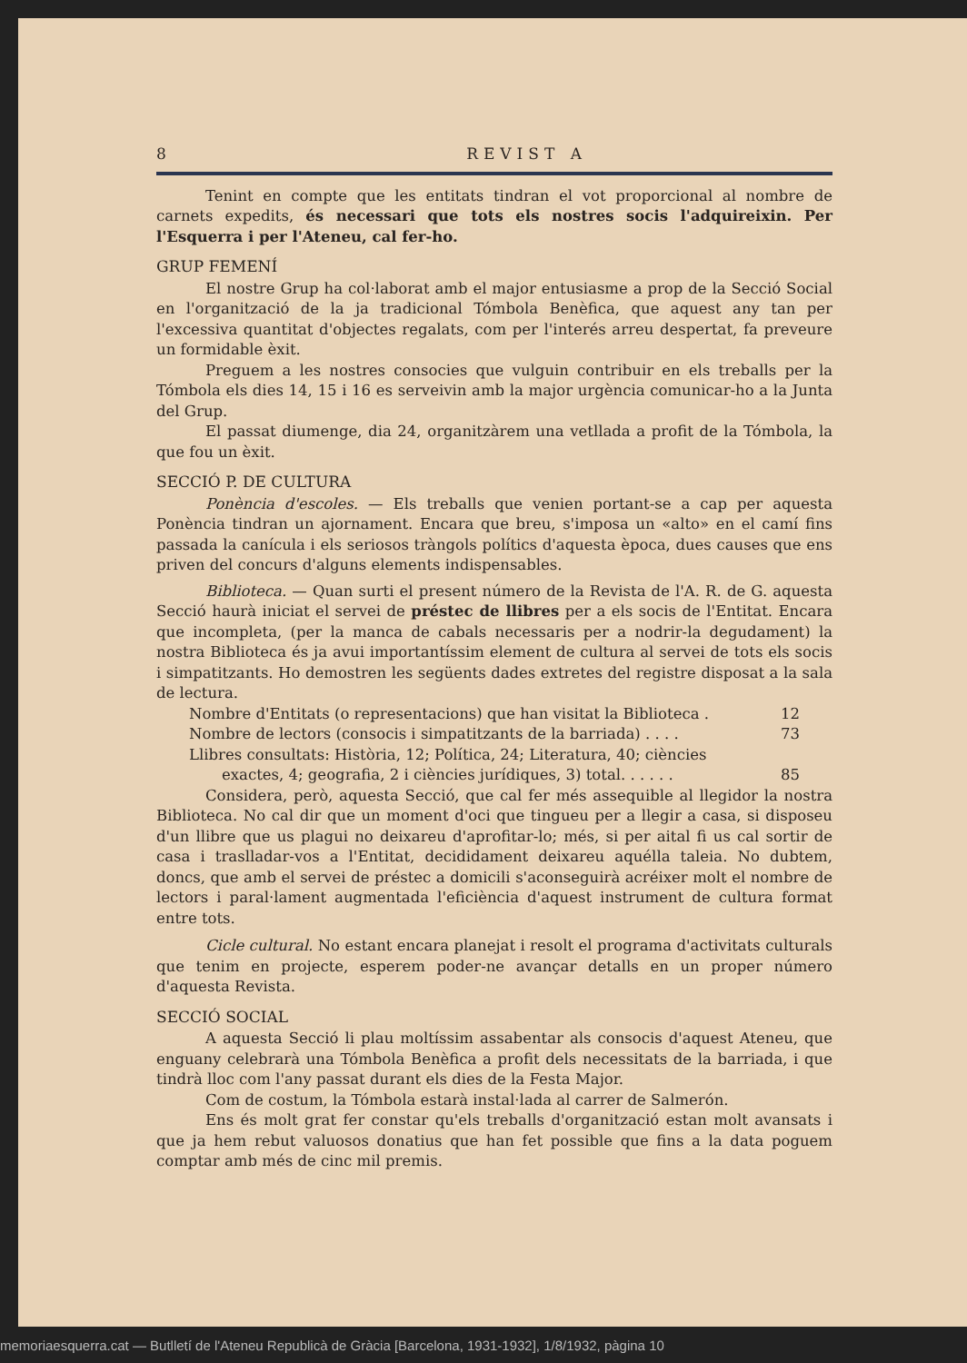8 REVIST A
Tenint en compte que les entitats tindran el vot proporcional al nombre de carnets expedits, és necessari que tots els nostres socis l'adquireixin. Per l'Esquerra i per l'Ateneu, cal fer-ho.
GRUP FEMENÍ
El nostre Grup ha col·laborat amb el major entusiasme a prop de la Secció Social en l'organització de la ja tradicional Tómbola Benèfica, que aquest any tan per l'excessiva quantitat d'objectes regalats, com per l'interés arreu despertat, fa preveure un formidable èxit.
Preguem a les nostres consocies que vulguin contribuir en els treballs per la Tómbola els dies 14, 15 i 16 es serveivin amb la major urgència comunicar-ho a la Junta del Grup.
El passat diumenge, dia 24, organitzàrem una vetllada a profit de la Tómbola, la que fou un èxit.
SECCIÓ P. DE CULTURA
Ponència d'escoles. — Els treballs que venien portant-se a cap per aquesta Ponència tindran un ajornament. Encara que breu, s'imposa un «alto» en el camí fins passada la canícula i els seriosos tràngols polítics d'aquesta època, dues causes que ens priven del concurs d'alguns elements indispensables.
Biblioteca. — Quan surti el present número de la Revista de l'A. R. de G. aquesta Secció haurà iniciat el servei de préstec de llibres per a els socis de l'Entitat. Encara que incompleta, (per la manca de cabals necessaris per a nodrir-la degudament) la nostra Biblioteca és ja avui importantíssim element de cultura al servei de tots els socis i simpatitzants. Ho demostren les següents dades extretes del registre disposat a la sala de lectura.
Nombre d'Entitats (o representacions) que han visitat la Biblioteca . 12
Nombre de lectors (consocis i simpatitzants de la barriada) . . . . 73
Llibres consultats: Història, 12; Política, 24; Literatura, 40; ciències
exactes, 4; geografia, 2 i ciències jurídiques, 3) total. . . . . . 85
Considera, però, aquesta Secció, que cal fer més assequible al llegidor la nostra Biblioteca. No cal dir que un moment d'oci que tingueu per a llegir a casa, si disposeu d'un llibre que us plagui no deixareu d'aprofitar-lo; més, si per aital fi us cal sortir de casa i traslladar-vos a l'Entitat, decididament deixareu aquélla taleia. No dubtem, doncs, que amb el servei de préstec a domicili s'aconseguirà acréixer molt el nombre de lectors i paral·lament augmentada l'eficiència d'aquest instrument de cultura format entre tots.
Cicle cultural. No estant encara planejat i resolt el programa d'activitats culturals que tenim en projecte, esperem poder-ne avançar detalls en un proper número d'aquesta Revista.
SECCIÓ SOCIAL
A aquesta Secció li plau moltíssim assabentar als consocis d'aquest Ateneu, que enguany celebrarà una Tómbola Benèfica a profit dels necessitats de la barriada, i que tindrà lloc com l'any passat durant els dies de la Festa Major.
Com de costum, la Tómbola estarà instal·lada al carrer de Salmerón.
Ens és molt grat fer constar qu'els treballs d'organització estan molt avansats i que ja hem rebut valuosos donatius que han fet possible que fins a la data poguem comptar amb més de cinc mil premis.
memoriaesquerra.cat — Butlletí de l'Ateneu Republicà de Gràcia [Barcelona, 1931-1932], 1/8/1932, pàgina 10